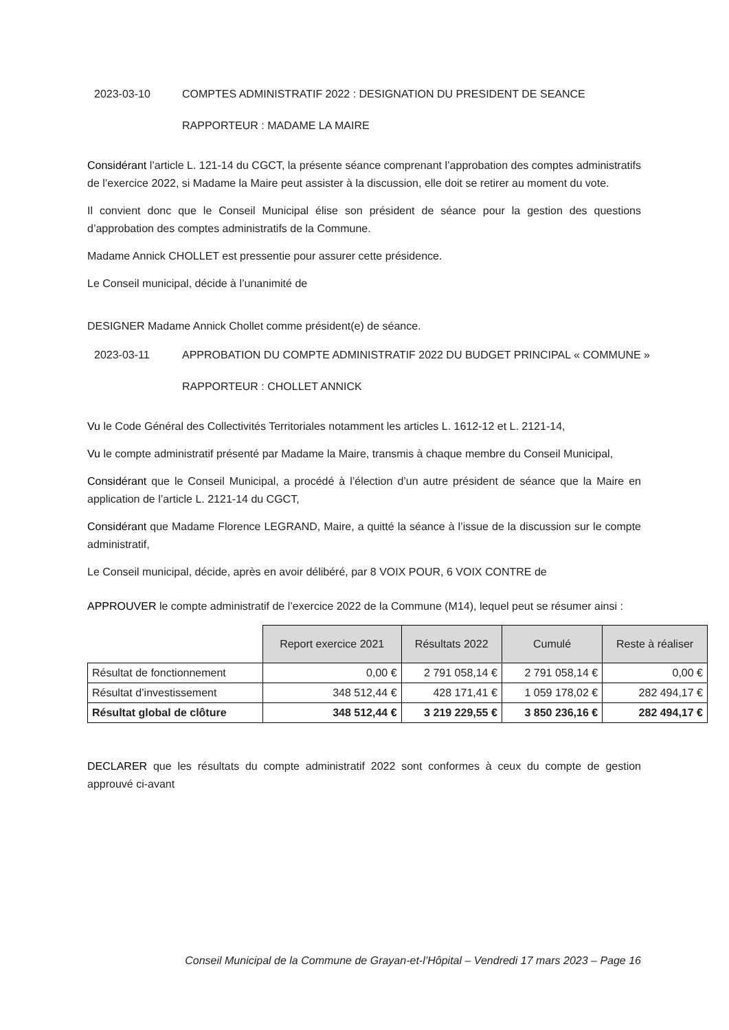2023-03-10 COMPTES ADMINISTRATIF 2022 : DESIGNATION DU PRESIDENT DE SEANCE
RAPPORTEUR : MADAME LA MAIRE
Considérant l’article L. 121-14 du CGCT, la présente séance comprenant l’approbation des comptes administratifs de l’exercice 2022, si Madame la Maire peut assister à la discussion, elle doit se retirer au moment du vote.
Il convient donc que le Conseil Municipal élise son président de séance pour la gestion des questions d’approbation des comptes administratifs de la Commune.
Madame Annick CHOLLET est pressentie pour assurer cette présidence.
Le Conseil municipal, décide à l’unanimité de
DESIGNER Madame Annick Chollet comme président(e) de séance.
2023-03-11 APPROBATION DU COMPTE ADMINISTRATIF 2022 DU BUDGET PRINCIPAL « COMMUNE »
RAPPORTEUR : CHOLLET ANNICK
Vu le Code Général des Collectivités Territoriales notamment les articles L. 1612-12 et L. 2121-14,
Vu le compte administratif présenté par Madame la Maire, transmis à chaque membre du Conseil Municipal,
Considérant que le Conseil Municipal, a procédé à l’élection d’un autre président de séance que la Maire en application de l’article L. 2121-14 du CGCT,
Considérant que Madame Florence LEGRAND, Maire, a quitté la séance à l’issue de la discussion sur le compte administratif,
Le Conseil municipal, décide, après en avoir délibéré, par 8 VOIX POUR, 6 VOIX CONTRE de
APPROUVER le compte administratif de l’exercice 2022 de la Commune (M14), lequel peut se résumer ainsi :
| | Report exercice 2021 | Résultats 2022 | Cumulé | Reste à réaliser |
| Résultat de fonctionnement | 0,00 € | 2 791 058,14 € | 2 791 058,14 € | 0,00 € |
| Résultat d’investissement | 348 512,44 € | 428 171,41 € | 1 059 178,02 € | 282 494,17 € |
| Résultat global de clôture | 348 512,44 € | 3 219 229,55 € | 3 850 236,16 € | 282 494,17 € |
DECLARER que les résultats du compte administratif 2022 sont conformes à ceux du compte de gestion approuvé ci-avant
Conseil Municipal de la Commune de Grayan-et-l’Hôpital – Vendredi 17 mars 2023 – Page 16